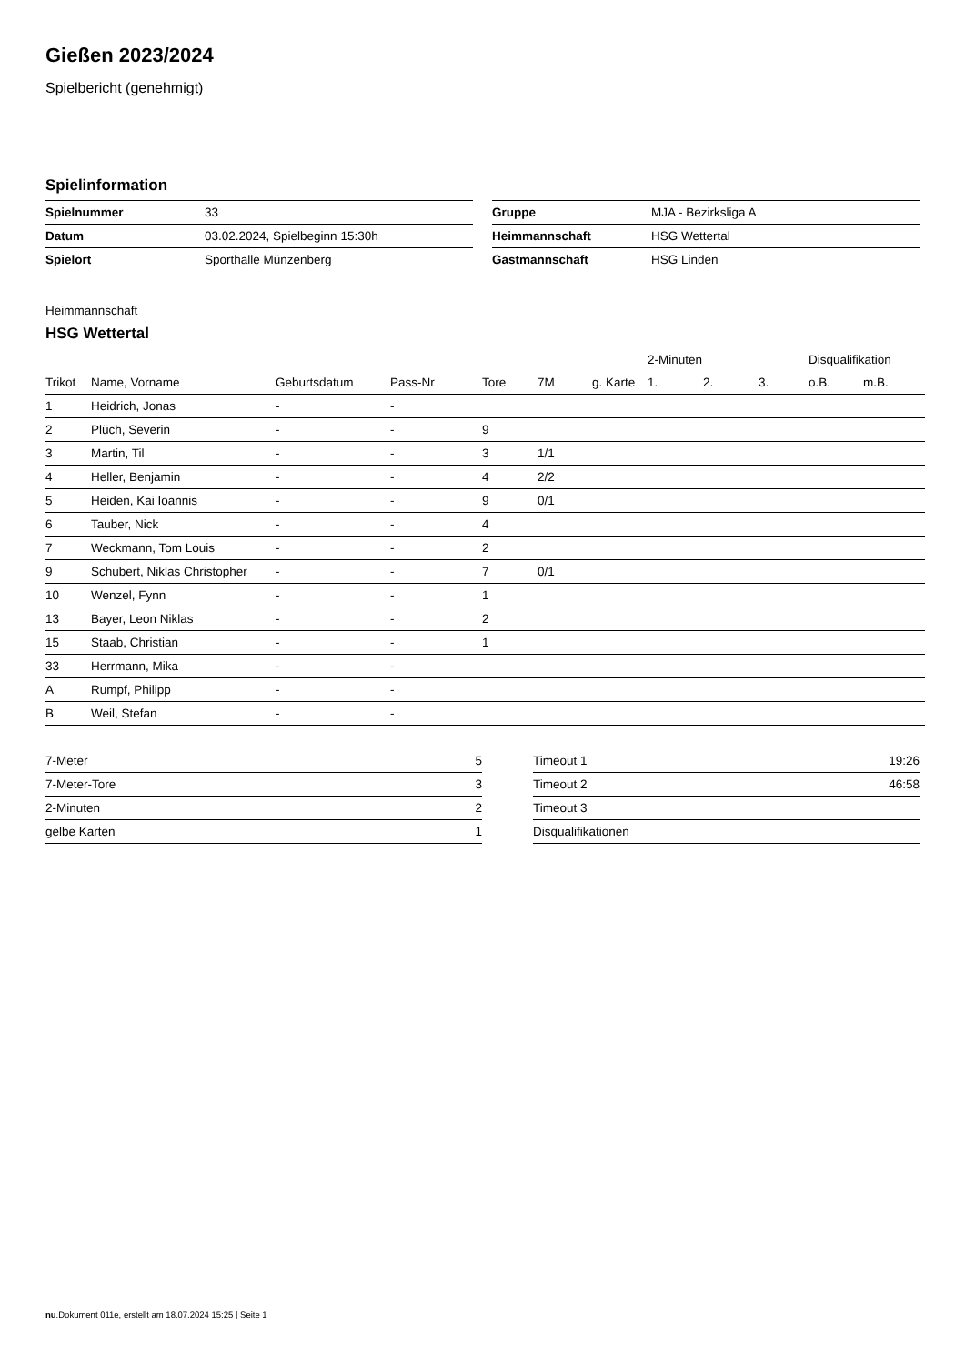Gießen 2023/2024
Spielbericht (genehmigt)
Spielinformation
| Spielnummer | 33 |
| Datum | 03.02.2024, Spielbeginn 15:30h |
| Spielort | Sporthalle Münzenberg |
| Gruppe | MJA - Bezirksliga A |
| Heimmannschaft | HSG Wettertal |
| Gastmannschaft | HSG Linden |
Heimmannschaft
HSG Wettertal
| | | | | | | | 2-Minuten | | | Disqualifikation | |
| --- | --- | --- | --- | --- | --- | --- | --- | --- | --- | --- | --- |
| Trikot | Name, Vorname | Geburtsdatum | Pass-Nr | Tore | 7M | g. Karte | 1. | 2. | 3. | o.B. | m.B. |
| 1 | Heidrich, Jonas | - | - | | | | | | | | |
| 2 | Plüch, Severin | - | - | 9 | | | | | | | |
| 3 | Martin, Til | - | - | 3 | 1/1 | | | | | | |
| 4 | Heller, Benjamin | - | - | 4 | 2/2 | | | | | | |
| 5 | Heiden, Kai Ioannis | - | - | 9 | 0/1 | | | | | | |
| 6 | Tauber, Nick | - | - | 4 | | | | | | | |
| 7 | Weckmann, Tom Louis | - | - | 2 | | | | | | | |
| 9 | Schubert, Niklas Christopher | - | - | 7 | 0/1 | | | | | | |
| 10 | Wenzel, Fynn | - | - | 1 | | | | | | | |
| 13 | Bayer, Leon Niklas | - | - | 2 | | | | | | | |
| 15 | Staab, Christian | - | - | 1 | | | | | | | |
| 33 | Herrmann, Mika | - | - | | | | | | | | |
| A | Rumpf, Philipp | - | - | | | | | | | | |
| B | Weil, Stefan | - | - | | | | | | | | |
| 7-Meter | 5 |
| 7-Meter-Tore | 3 |
| 2-Minuten | 2 |
| gelbe Karten | 1 |
| Timeout 1 | 19:26 |
| Timeout 2 | 46:58 |
| Timeout 3 | |
| Disqualifikationen | |
nu.Dokument 011e, erstellt am 18.07.2024 15:25 | Seite 1